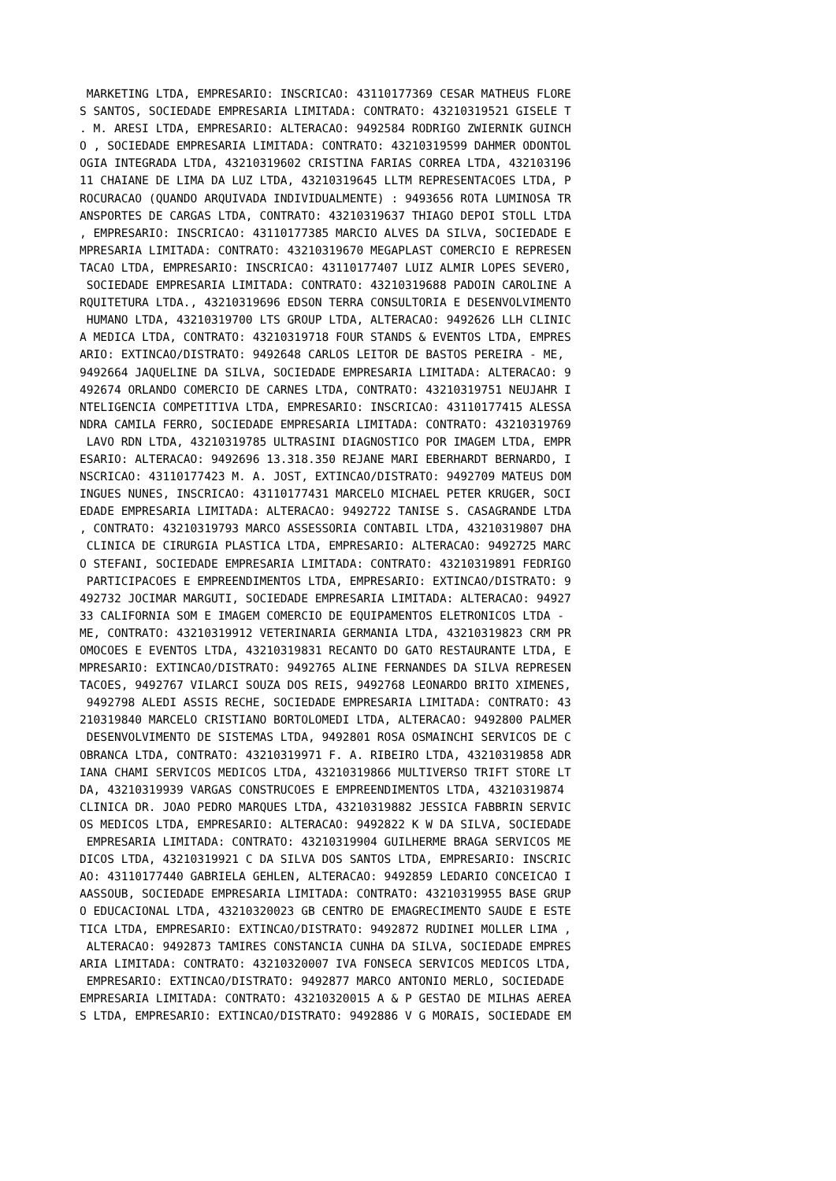MARKETING LTDA, EMPRESARIO: INSCRICAO: 43110177369 CESAR MATHEUS FLORE
S SANTOS, SOCIEDADE EMPRESARIA LIMITADA: CONTRATO: 43210319521 GISELE T
. M. ARESI LTDA, EMPRESARIO: ALTERACAO: 9492584 RODRIGO ZWIERNIK GUINCH
O , SOCIEDADE EMPRESARIA LIMITADA: CONTRATO: 43210319599 DAHMER ODONTOL
OGIA INTEGRADA LTDA, 43210319602 CRISTINA FARIAS CORREA LTDA, 432103196
11 CHAIANE DE LIMA DA LUZ LTDA, 43210319645 LLTM REPRESENTACOES LTDA, P
ROCURACAO (QUANDO ARQUIVADA INDIVIDUALMENTE) : 9493656 ROTA LUMINOSA TR
ANSPORTES DE CARGAS LTDA, CONTRATO: 43210319637 THIAGO DEPOI STOLL LTDA
, EMPRESARIO: INSCRICAO: 43110177385 MARCIO ALVES DA SILVA, SOCIEDADE E
MPRESARIA LIMITADA: CONTRATO: 43210319670 MEGAPLAST COMERCIO E REPRESEN
TACAO LTDA, EMPRESARIO: INSCRICAO: 43110177407 LUIZ ALMIR LOPES SEVERO,
 SOCIEDADE EMPRESARIA LIMITADA: CONTRATO: 43210319688 PADOIN CAROLINE A
RQUITETURA LTDA., 43210319696 EDSON TERRA CONSULTORIA E DESENVOLVIMENTO
 HUMANO LTDA, 43210319700 LTS GROUP LTDA, ALTERACAO: 9492626 LLH CLINIC
A MEDICA LTDA, CONTRATO: 43210319718 FOUR STANDS & EVENTOS LTDA, EMPRES
ARIO: EXTINCAO/DISTRATO: 9492648 CARLOS LEITOR DE BASTOS PEREIRA - ME,
9492664 JAQUELINE DA SILVA, SOCIEDADE EMPRESARIA LIMITADA: ALTERACAO: 9
492674 ORLANDO COMERCIO DE CARNES LTDA, CONTRATO: 43210319751 NEUJAHR I
NTELIGENCIA COMPETITIVA LTDA, EMPRESARIO: INSCRICAO: 43110177415 ALESSA
NDRA CAMILA FERRO, SOCIEDADE EMPRESARIA LIMITADA: CONTRATO: 43210319769
 LAVO RDN LTDA, 43210319785 ULTRASINI DIAGNOSTICO POR IMAGEM LTDA, EMPR
ESARIO: ALTERACAO: 9492696 13.318.350 REJANE MARI EBERHARDT BERNARDO, I
NSCRICAO: 43110177423 M. A. JOST, EXTINCAO/DISTRATO: 9492709 MATEUS DOM
INGUES NUNES, INSCRICAO: 43110177431 MARCELO MICHAEL PETER KRUGER, SOCI
EDADE EMPRESARIA LIMITADA: ALTERACAO: 9492722 TANISE S. CASAGRANDE LTDA
, CONTRATO: 43210319793 MARCO ASSESSORIA CONTABIL LTDA, 43210319807 DHA
 CLINICA DE CIRURGIA PLASTICA LTDA, EMPRESARIO: ALTERACAO: 9492725 MARC
O STEFANI, SOCIEDADE EMPRESARIA LIMITADA: CONTRATO: 43210319891 FEDRIGO
 PARTICIPACOES E EMPREENDIMENTOS LTDA, EMPRESARIO: EXTINCAO/DISTRATO: 9
492732 JOCIMAR MARGUTI, SOCIEDADE EMPRESARIA LIMITADA: ALTERACAO: 94927
33 CALIFORNIA SOM E IMAGEM COMERCIO DE EQUIPAMENTOS ELETRONICOS LTDA -
ME, CONTRATO: 43210319912 VETERINARIA GERMANIA LTDA, 43210319823 CRM PR
OMOCOES E EVENTOS LTDA, 43210319831 RECANTO DO GATO RESTAURANTE LTDA, E
MPRESARIO: EXTINCAO/DISTRATO: 9492765 ALINE FERNANDES DA SILVA REPRESEN
TACOES, 9492767 VILARCI SOUZA DOS REIS, 9492768 LEONARDO BRITO XIMENES,
 9492798 ALEDI ASSIS RECHE, SOCIEDADE EMPRESARIA LIMITADA: CONTRATO: 43
210319840 MARCELO CRISTIANO BORTOLOMEDI LTDA, ALTERACAO: 9492800 PALMER
 DESENVOLVIMENTO DE SISTEMAS LTDA, 9492801 ROSA OSMAINCHI SERVICOS DE C
OBRANCA LTDA, CONTRATO: 43210319971 F. A. RIBEIRO LTDA, 43210319858 ADR
IANA CHAMI SERVICOS MEDICOS LTDA, 43210319866 MULTIVERSO TRIFT STORE LT
DA, 43210319939 VARGAS CONSTRUCOES E EMPREENDIMENTOS LTDA, 43210319874
CLINICA DR. JOAO PEDRO MARQUES LTDA, 43210319882 JESSICA FABBRIN SERVIC
OS MEDICOS LTDA, EMPRESARIO: ALTERACAO: 9492822 K W DA SILVA, SOCIEDADE
 EMPRESARIA LIMITADA: CONTRATO: 43210319904 GUILHERME BRAGA SERVICOS ME
DICOS LTDA, 43210319921 C DA SILVA DOS SANTOS LTDA, EMPRESARIO: INSCRIC
AO: 43110177440 GABRIELA GEHLEN, ALTERACAO: 9492859 LEDARIO CONCEICAO I
AASSOUB, SOCIEDADE EMPRESARIA LIMITADA: CONTRATO: 43210319955 BASE GRUP
O EDUCACIONAL LTDA, 43210320023 GB CENTRO DE EMAGRECIMENTO SAUDE E ESTE
TICA LTDA, EMPRESARIO: EXTINCAO/DISTRATO: 9492872 RUDINEI MOLLER LIMA ,
 ALTERACAO: 9492873 TAMIRES CONSTANCIA CUNHA DA SILVA, SOCIEDADE EMPRES
ARIA LIMITADA: CONTRATO: 43210320007 IVA FONSECA SERVICOS MEDICOS LTDA,
 EMPRESARIO: EXTINCAO/DISTRATO: 9492877 MARCO ANTONIO MERLO, SOCIEDADE
EMPRESARIA LIMITADA: CONTRATO: 43210320015 A & P GESTAO DE MILHAS AEREA
S LTDA, EMPRESARIO: EXTINCAO/DISTRATO: 9492886 V G MORAIS, SOCIEDADE EM